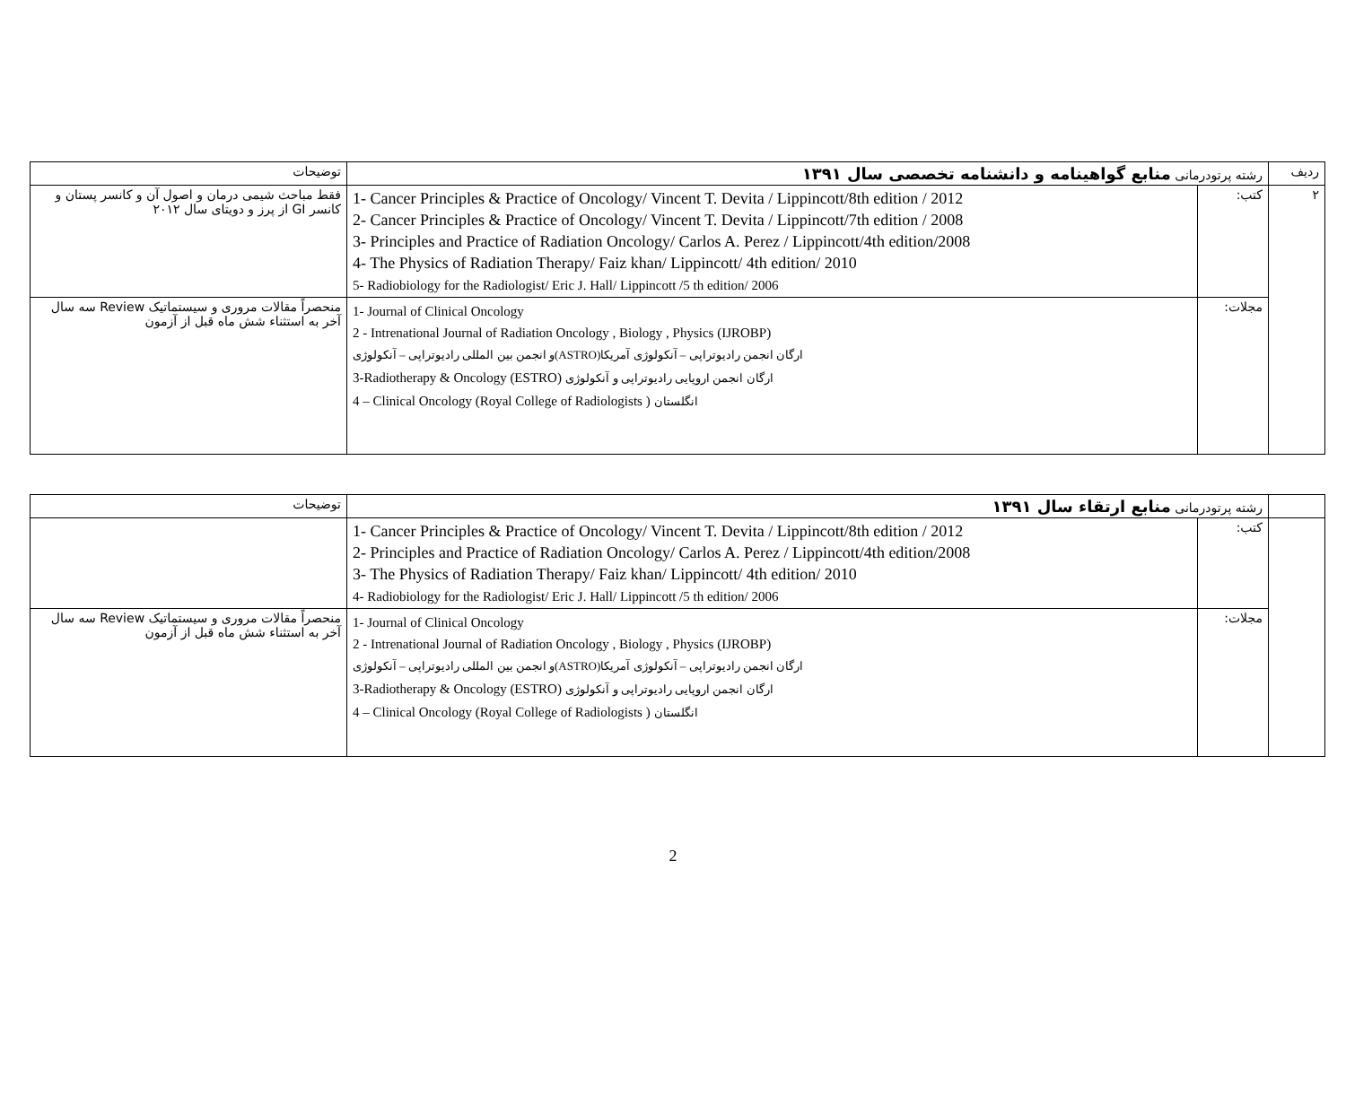| ردیف | رشته پرتودرمانی منابع گواهینامه و دانشنامه تخصصی سال ۱۳۹۱ | | توضیحات |
| ۲ | کتب: | 1- Cancer Principles & Practice of Oncology/ Vincent T. Devita / Lippincott/8th edition / 2012 2- Cancer Principles & Practice of Oncology/ Vincent T. Devita / Lippincott/7th edition / 2008 3- Principles and Practice of Radiation Oncology/ Carlos A. Perez / Lippincott/4th edition/2008 4- The Physics of Radiation Therapy/ Faiz khan/ Lippincott/ 4th edition/ 2010 5- Radiobiology for the Radiologist/ Eric J. Hall/ Lippincott /5 th edition/ 2006 | فقط مباحث شیمی درمان و اصول آن و کانسر پستان و کانسر GI از پرز و دویتای سال ۲۰۱۲ |
| | مجلات: | 1- Journal of Clinical Oncology 2 - Intrenational Journal of Radiation Oncology , Biology , Physics (IJROBP) ارگان انجمن رادیوتراپی – آنکولوژی آمریکا(ASTRO)و انجمن بین المللی رادیوتراپی – آنکولوژی 3-Radiotherapy & Oncology (ESTRO) ارگان انجمن اروپایی رادیوتراپی و آنکولوژی 4 – Clinical Oncology (Royal College of Radiologists ) انگلستان | منحصراً مقالات مروری و سیستماتیک Review سه سال آخر به استثناء شش ماه قبل از آزمون |
| | رشته پرتودرمانی منابع ارتقاء سال ۱۳۹۱ | | توضیحات |
| | کتب: | 1- Cancer Principles & Practice of Oncology/ Vincent T. Devita / Lippincott/8th edition / 2012 2- Principles and Practice of Radiation Oncology/ Carlos A. Perez / Lippincott/4th edition/2008 3- The Physics of Radiation Therapy/ Faiz khan/ Lippincott/ 4th edition/ 2010 4- Radiobiology for the Radiologist/ Eric J. Hall/ Lippincott /5 th edition/ 2006 | |
| | مجلات: | 1- Journal of Clinical Oncology 2 - Intrenational Journal of Radiation Oncology , Biology , Physics (IJROBP) ارگان انجمن رادیوتراپی – آنکولوژی آمریکا(ASTRO)و انجمن بین المللی رادیوتراپی – آنکولوژی 3-Radiotherapy & Oncology (ESTRO) ارگان انجمن اروپایی رادیوتراپی و آنکولوژی 4 – Clinical Oncology (Royal College of Radiologists ) انگلستان | منحصراً مقالات مروری و سیستماتیک Review سه سال آخر به استثناء شش ماه قبل از آزمون |
2